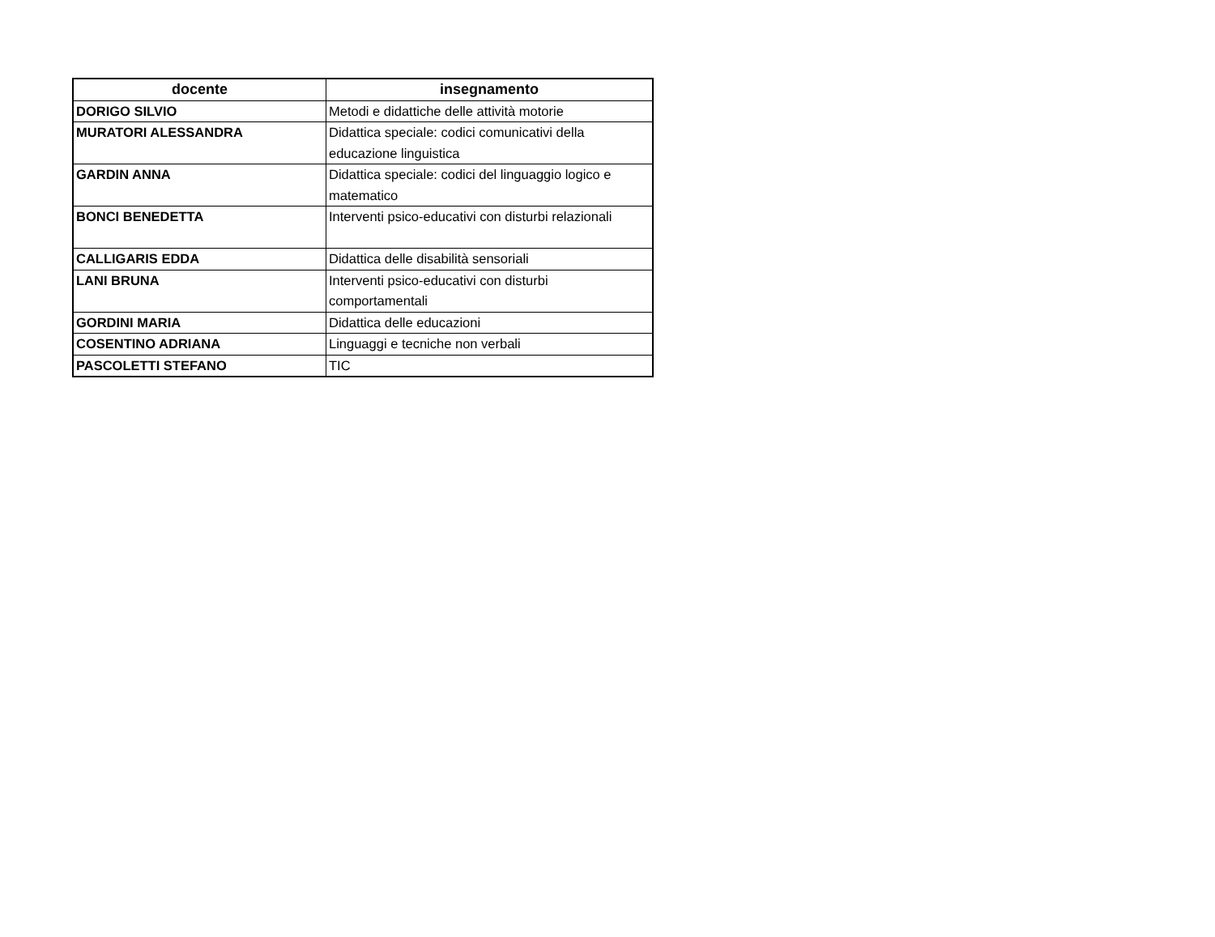| docente | insegnamento |
| --- | --- |
| DORIGO SILVIO | Metodi e didattiche delle attività motorie |
| MURATORI ALESSANDRA | Didattica speciale: codici comunicativi della educazione linguistica |
| GARDIN ANNA | Didattica speciale: codici del linguaggio logico e matematico |
| BONCI BENEDETTA | Interventi psico-educativi con disturbi relazionali |
| CALLIGARIS EDDA | Didattica delle disabilità sensoriali |
| LANI BRUNA | Interventi psico-educativi con disturbi comportamentali |
| GORDINI MARIA | Didattica delle educazioni |
| COSENTINO ADRIANA | Linguaggi e tecniche non verbali |
| PASCOLETTI STEFANO | TIC |